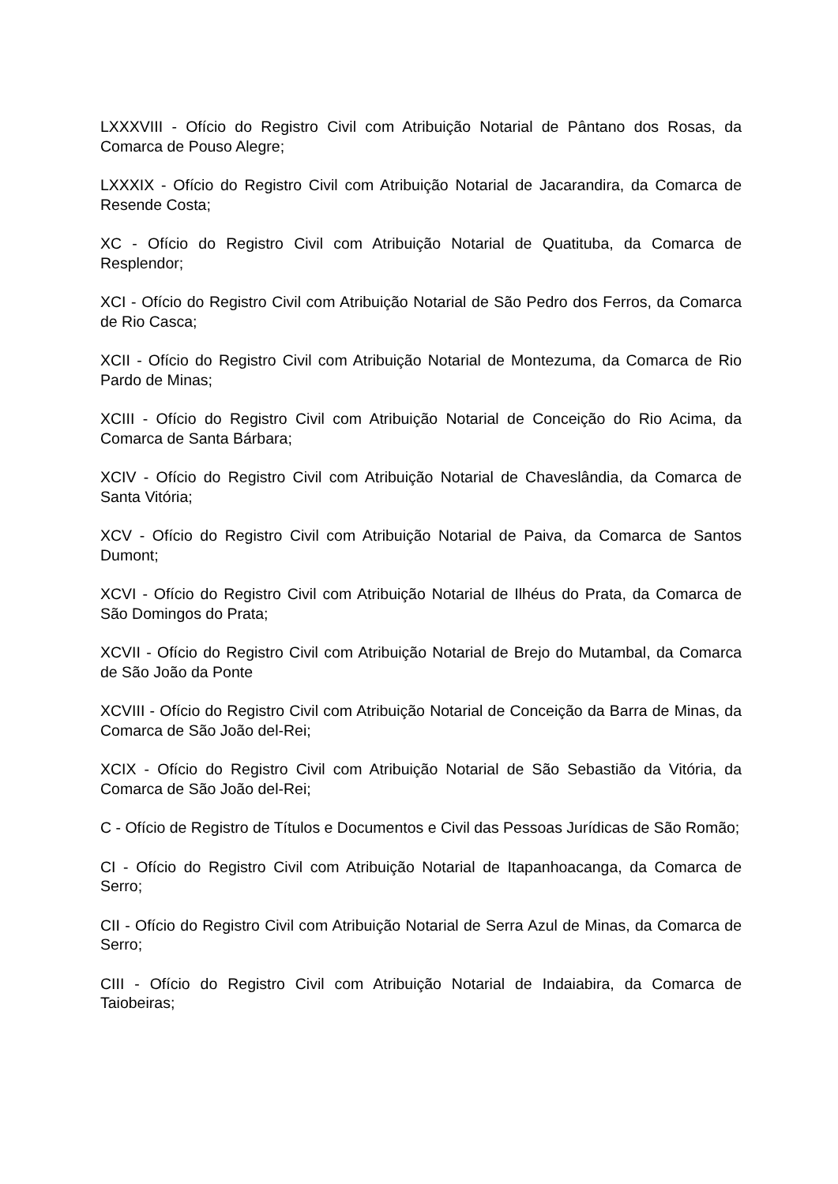LXXXVIII - Ofício do Registro Civil com Atribuição Notarial de Pântano dos Rosas, da Comarca de Pouso Alegre;
LXXXIX - Ofício do Registro Civil com Atribuição Notarial de Jacarandira, da Comarca de Resende Costa;
XC - Ofício do Registro Civil com Atribuição Notarial de Quatituba, da Comarca de Resplendor;
XCI - Ofício do Registro Civil com Atribuição Notarial de São Pedro dos Ferros, da Comarca de Rio Casca;
XCII - Ofício do Registro Civil com Atribuição Notarial de Montezuma, da Comarca de Rio Pardo de Minas;
XCIII - Ofício do Registro Civil com Atribuição Notarial de Conceição do Rio Acima, da Comarca de Santa Bárbara;
XCIV - Ofício do Registro Civil com Atribuição Notarial de Chaveslândia, da Comarca de Santa Vitória;
XCV - Ofício do Registro Civil com Atribuição Notarial de Paiva, da Comarca de Santos Dumont;
XCVI - Ofício do Registro Civil com Atribuição Notarial de Ilhéus do Prata, da Comarca de São Domingos do Prata;
XCVII - Ofício do Registro Civil com Atribuição Notarial de Brejo do Mutambal, da Comarca de São João da Ponte
XCVIII - Ofício do Registro Civil com Atribuição Notarial de Conceição da Barra de Minas, da Comarca de São João del-Rei;
XCIX - Ofício do Registro Civil com Atribuição Notarial de São Sebastião da Vitória, da Comarca de São João del-Rei;
C - Ofício de Registro de Títulos e Documentos e Civil das Pessoas Jurídicas de São Romão;
CI - Ofício do Registro Civil com Atribuição Notarial de Itapanhoacanga, da Comarca de Serro;
CII - Ofício do Registro Civil com Atribuição Notarial de Serra Azul de Minas, da Comarca de Serro;
CIII - Ofício do Registro Civil com Atribuição Notarial de Indaiabira, da Comarca de Taiobeiras;